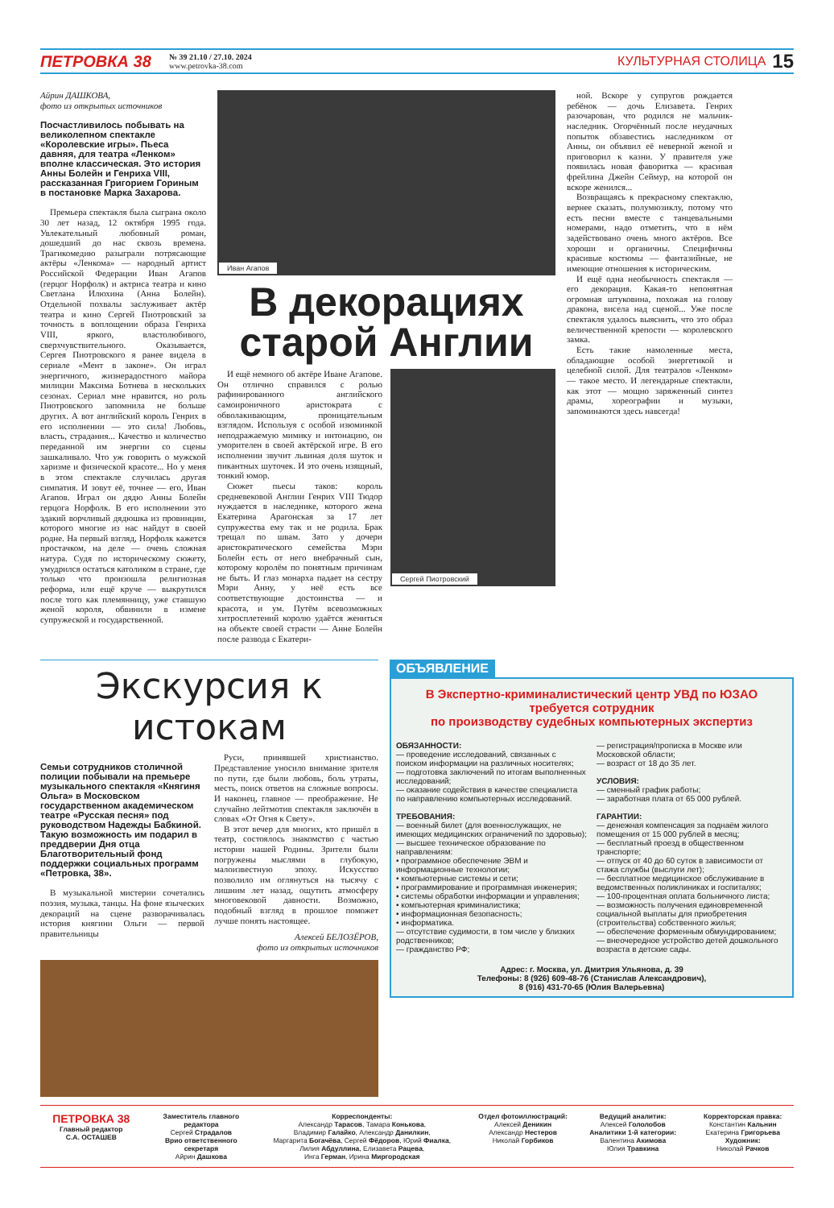ПЕТРОВКА 38
№ 39 21.10 / 27.10. 2024
www.petrovka-38.com
КУЛЬТУРНАЯ СТОЛИЦА
15
Айрин ДАШКОВА,
фото из открытых источников
Посчастливилось побывать на великолепном спектакле «Королевские игры». Пьеса давняя, для театра «Ленком» вполне классическая. Это история Анны Болейн и Генриха VIII, рассказанная Григорием Гориным в постановке Марка Захарова.
Премьера спектакля была сыграна около 30 лет назад, 12 октября 1995 года. Увлекательный любовный роман, дошедший до нас сквозь времена. Трагикомедию разыграли потрясающие актёры «Ленкома» — народный артист Российской Федерации Иван Агапов (герцог Норфолк) и актриса театра и кино Светлана Илюхина (Анна Болейн). Отдельной похвалы заслуживает актёр театра и кино Сергей Пиотровский за точность в воплощении образа Генриха VIII, яркого, властолюбивого, сверхчувствительного. Оказывается, Сергея Пиотровского я ранее видела в сериале «Мент в законе». Он играл энергичного, жизнерадостного майора милиции Максима Ботнева в нескольких сезонах. Сериал мне нравится, но роль Пиотровского запомнила не больше других. А вот английский король Генрих в его исполнении — это сила! Любовь, власть, страдания... Качество и количество переданной им энергии со сцены зашкаливало. Что уж говорить о мужской харизме и физической красоте... Но у меня в этом спектакле случилась другая симпатия. И зовут её, точнее — его, Иван Агапов. Играл он дядю Анны Болейн герцога Норфолк. В его исполнении это эдакий ворчливый дядюшка из провинции, которого многие из нас найдут в своей родне. На первый взгляд, Норфолк кажется простачком, на деле — очень сложная натура. Судя по историческому сюжету, умудрился остаться католиком в стране, где только что произошла религиозная реформа, или ещё круче — выкрутился после того как племянницу, уже ставшую женой короля, обвинили в измене супружеской и государственной.
Иван Агапов
В декорациях старой Англии
И ещё немного об актёре Иване Агапове. Он отлично справился с ролью рафинированного английского самоироничного аристократа с обволакивающим, проницательным взглядом. Используя с особой изюминкой неподражаемую мимику и интонацию, он уморителен в своей актёрской игре. В его исполнении звучит львиная доля шуток и пикантных шуточек. И это очень изящный, тонкий юмор.
Сюжет пьесы таков: король средневековой Англии Генрих VIII Тюдор нуждается в наследнике, которого жена Екатерина Арагонская за 17 лет супружества ему так и не родила. Брак трещал по швам. Зато у дочери аристократического семейства Мэри Болейн есть от него внебрачный сын, которому королём по понятным причинам не быть. И глаз монарха падает на сестру Мэри Анну, у неё есть все соответствующие достоинства — и красота, и ум. Путём всевозможных хитросплетений королю удаётся жениться на объекте своей страсти — Анне Болейн после развода с Екатери-
Сергей Пиотровский
ной. Вскоре у супругов рождается ребёнок — дочь Елизавета. Генрих разочарован, что родился не мальчик-наследник. Огорчённый после неудачных попыток обзавестись наследником от Анны, он объявил её неверной женой и приговорил к казни. У правителя уже появилась новая фаворитка — красивая фрейлина Джейн Сеймур, на которой он вскоре женился...
Возвращаясь к прекрасному спектаклю, вернее сказать, полумюзиклу, потому что есть песни вместе с танцевальными номерами, надо отметить, что в нём задействовано очень много актёров. Все хороши и органичны. Специфичны красивые костюмы — фантазийные, не имеющие отношения к историческим.
И ещё одна необычность спектакля — его декорация. Какая-то непонятная огромная штуковина, похожая на голову дракона, висела над сценой... Уже после спектакля удалось выяснить, что это образ величественной крепости — королевского замка.
Есть такие намоленные места, обладающие особой энергетикой и целебной силой. Для театралов «Ленком» — такое место. И легендарные спектакли, как этот — мощно заряженный синтез драмы, хореографии и музыки, запоминаются здесь навсегда!
Экскурсия к истокам
Семьи сотрудников столичной полиции побывали на премьере музыкального спектакля «Княгиня Ольга» в Московском государственном академическом театре «Русская песня» под руководством Надежды Бабкиной. Такую возможность им подарил в преддверии Дня отца Благотворительный фонд поддержки социальных программ «Петровка, 38».
В музыкальной мистерии сочетались поэзия, музыка, танцы. На фоне языческих декораций на сцене разворачивалась история княгини Ольги — первой правительницы
Руси, принявшей христианство. Представление уносило внимание зрителя по пути, где были любовь, боль утраты, месть, поиск ответов на сложные вопросы. И наконец, главное — преображение. Не случайно лейтмотив спектакля заключён в словах «От Огня к Свету».
В этот вечер для многих, кто пришёл в театр, состоялось знакомство с частью истории нашей Родины. Зрители были погружены мыслями в глубокую, малоизвестную эпоху. Искусство позволило им оглянуться на тысячу с лишним лет назад, ощутить атмосферу многовековой давности. Возможно, подобный взгляд в прошлое поможет лучше понять настоящее.
Алексей БЕЛОЗЁРОВ,
фото из открытых источников
ОБЪЯВЛЕНИЕ
В Экспертно-криминалистический центр УВД по ЮЗАО требуется сотрудник
по производству судебных компьютерных экспертиз
ОБЯЗАННОСТИ:
— проведение исследований, связанных с поиском информации на различных носителях;
— подготовка заключений по итогам выполненных исследований;
— оказание содействия в качестве специалиста по направлению компьютерных исследований.
ТРЕБОВАНИЯ:
— военный билет (для военнослужащих, не имеющих медицинских ограничений по здоровью);
— высшее техническое образование по направлениям:
• программное обеспечение ЭВМ и информационные технологии;
• компьютерные системы и сети;
• программирование и программная инженерия;
• системы обработки информации и управления;
• компьютерная криминалистика;
• информационная безопасность;
• информатика.
— отсутствие судимости, в том числе у близких родственников;
— гражданство РФ;
— регистрация/прописка в Москве или Московской области;
— возраст от 18 до 35 лет.
УСЛОВИЯ:
— сменный график работы;
— заработная плата от 65 000 рублей.
ГАРАНТИИ:
— денежная компенсация за поднаём жилого помещения от 15 000 рублей в месяц;
— бесплатный проезд в общественном транспорте;
— отпуск от 40 до 60 суток в зависимости от стажа службы (выслуги лет);
— бесплатное медицинское обслуживание в ведомственных поликлиниках и госпиталях;
— 100-процентная оплата больничного листа;
— возможность получения единовременной социальной выплаты для приобретения (строительства) собственного жилья;
— обеспечение форменным обмундированием;
— внеочередное устройство детей дошкольного возраста в детские сады.
Адрес: г. Москва, ул. Дмитрия Ульянова, д. 39
Телефоны: 8 (926) 609-48-76 (Станислав Александрович),
8 (916) 431-70-65 (Юлия Валерьевна)
ПЕТРОВКА 38
Главный редактор
С.А. ОСТАШЕВ
Заместитель главного редактора
Сергей Страдалов
Врио ответственного секретаря
Айрин Дашкова
Корреспонденты:
Александр Тарасов, Тамара Конькова,
Владимир Галайко, Александр Данилкин,
Маргарита Богачёва, Сергей Фёдоров, Юрий Фиалка,
Лилия Абдуллина, Елизавета Рацева,
Инга Герман, Ирина Миргородская
Отдел фотоиллюстраций:
Алексей Деникин
Александр Нестеров
Николай Горбиков
Ведущий аналитик:
Алексей Гололобов
Аналитики 1-й категории:
Валентина Акимова
Юлия Травкина
Корректорская правка:
Константин Кальнин
Екатерина Григорьева
Художник:
Николай Рачков